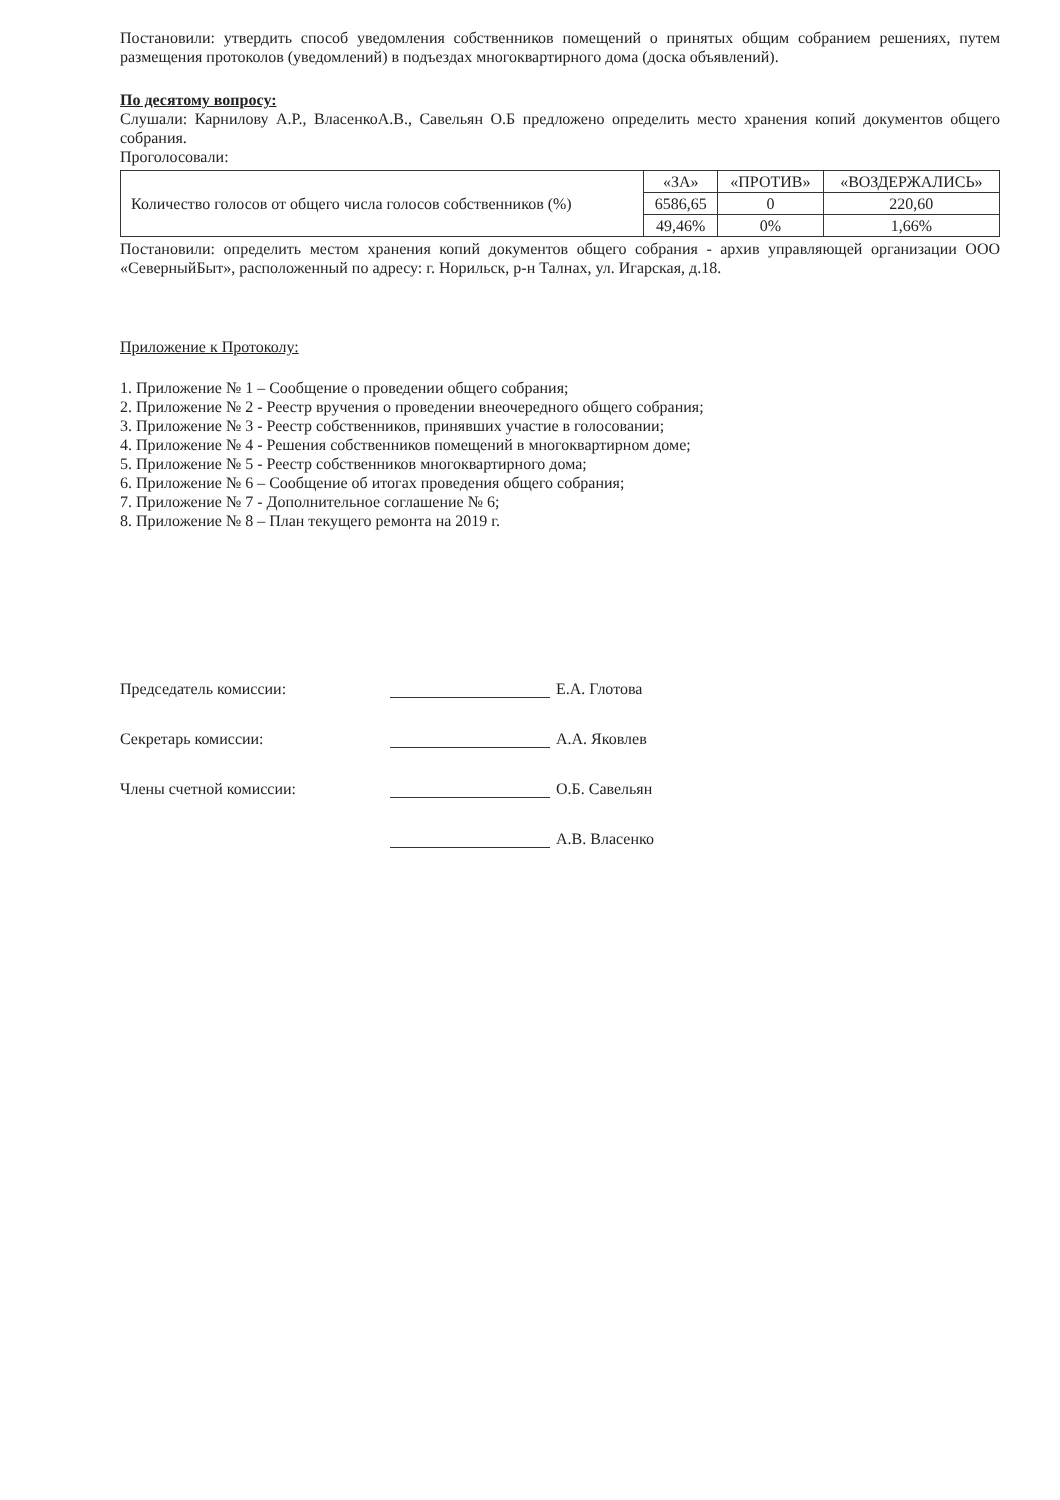Постановили: утвердить способ уведомления собственников помещений о принятых общим собранием решениях, путем размещения протоколов (уведомлений) в подъездах многоквартирного дома (доска объявлений).
По десятому вопросу:
Слушали: Карнилову А.Р., ВласенкоА.В., Савельян О.Б предложено определить место хранения копий документов общего собрания.
Проголосовали:
| Количество голосов от общего числа голосов собственников (%) | «ЗА» | «ПРОТИВ» | «ВОЗДЕРЖАЛИСЬ» |
| | 6586,65 | 0 | 220,60 |
| | 49,46% | 0% | 1,66% |
Постановили: определить местом хранения копий документов общего собрания - архив управляющей организации ООО «СеверныйБыт», расположенный по адресу: г. Норильск, р-н Талнах, ул. Игарская, д.18.
Приложение к Протоколу:
1. Приложение № 1 – Сообщение о проведении общего собрания;
2. Приложение № 2 - Реестр вручения о проведении внеочередного общего собрания;
3. Приложение № 3 - Реестр собственников, принявших участие в голосовании;
4. Приложение № 4 - Решения собственников помещений в многоквартирном доме;
5. Приложение № 5 - Реестр собственников многоквартирного дома;
6. Приложение № 6 – Сообщение об итогах проведения общего собрания;
7. Приложение № 7 - Дополнительное соглашение № 6;
8. Приложение № 8 – План текущего ремонта на 2019 г.
Председатель комиссии: Е.А. Глотова
Секретарь комиссии: А.А. Яковлев
Члены счетной комиссии: О.Б. Савельян
А.В. Власенко